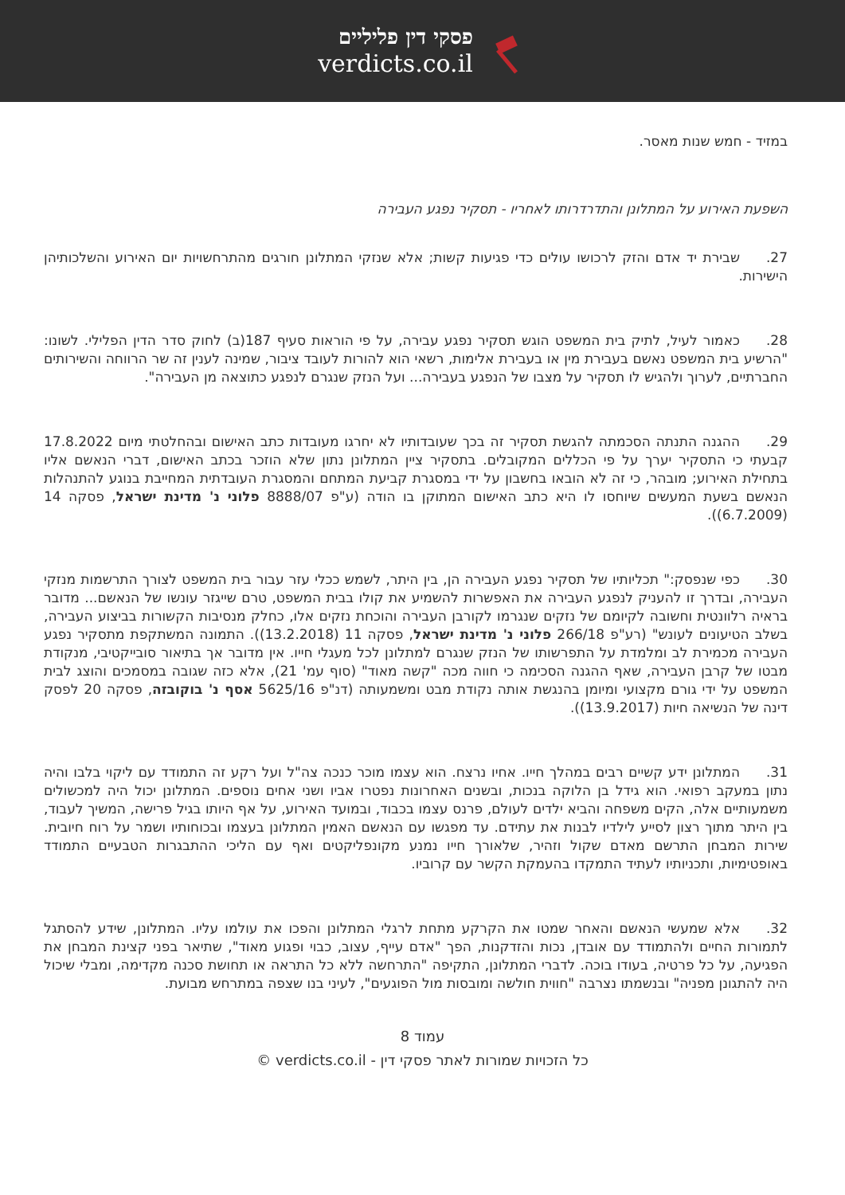פסקי דין פליליים
verdicts.co.il
במזיד - חמש שנות מאסר.
השפעת האירוע על המתלונן והתדרדרותו לאחריו - תסקיר נפגע העבירה
27. שבירת יד אדם והזק לרכושו עולים כדי פגיעות קשות; אלא שנזקי המתלונן חורגים מהתרחשויות יום האירוע והשלכותיהן הישירות.
28. כאמור לעיל, לתיק בית המשפט הוגש תסקיר נפגע עבירה, על פי הוראות סעיף 187(ב) לחוק סדר הדין הפלילי. לשונו: "הרשיע בית המשפט נאשם בעבירת מין או בעבירת אלימות, רשאי הוא להורות לעובד ציבור, שמינה לענין זה שר הרווחה והשירותים החברתיים, לערוך ולהגיש לו תסקיר על מצבו של הנפגע בעבירה... ועל הנזק שנגרם לנפגע כתוצאה מן העבירה".
29. ההגנה התנתה הסכמתה להגשת תסקיר זה בכך שעובדותיו לא יחרגו מעובדות כתב האישום ובהחלטתי מיום 17.8.2022 קבעתי כי התסקיר יערך על פי הכללים המקובלים. בתסקיר ציין המתלונן נתון שלא הוזכר בכתב האישום, דברי הנאשם אליו בתחילת האירוע; מובהר, כי זה לא הובאו בחשבון על ידי במסגרת קביעת המתחם והמסגרת העובדתית המחייבת בנוגע להתנהלות הנאשם בשעת המעשים שיוחסו לו היא כתב האישום המתוקן בו הודה (ע"פ 8888/07 פלוני נ' מדינת ישראל, פסקה 14 (6.7.2009)).
30. כפי שנפסק:" תכליותיו של תסקיר נפגע העבירה הן, בין היתר, לשמש ככלי עזר עבור בית המשפט לצורך התרשמות מנזקי העבירה, ובדרך זו להעניק לנפגע העבירה את האפשרות להשמיע את קולו בבית המשפט, טרם שייגזר עונשו של הנאשם... מדובר בראיה רלוונטית וחשובה לקיומם של נזקים שנגרמו לקורבן העבירה והוכחת נזקים אלו, כחלק מנסיבות הקשורות בביצוע העבירה, בשלב הטיעונים לעונש" (רע"פ 266/18 פלוני נ' מדינת ישראל, פסקה 11 (13.2.2018)). התמונה המשתקפת מתסקיר נפגע העבירה מכמירת לב ומלמדת על התפרשותו של הנזק שנגרם למתלונן לכל מעגלי חייו. אין מדובר אך בתיאור סובייקטיבי, מנקודת מבטו של קרבן העבירה, שאף ההגנה הסכימה כי חווה מכה "קשה מאוד" (סוף עמ' 21), אלא כזה שגובה במסמכים והוצג לבית המשפט על ידי גורם מקצועי ומיומן בהנגשת אותה נקודת מבט ומשמעותה (דנ"פ 5625/16 אסף נ' בוקובזה, פסקה 20 לפסק דינה של הנשיאה חיות (13.9.2017)).
31. המתלונן ידע קשיים רבים במהלך חייו. אחיו נרצח. הוא עצמו מוכר כנכה צה"ל ועל רקע זה התמודד עם ליקוי בלבו והיה נתון במעקב רפואי. הוא גידל בן הלוקה בנכות, ובשנים האחרונות נפטרו אביו ושני אחים נוספים. המתלונן יכול היה למכשולים משמעותיים אלה, הקים משפחה והביא ילדים לעולם, פרנס עצמו בכבוד, ובמועד האירוע, על אף היותו בגיל פרישה, המשיך לעבוד, בין היתר מתוך רצון לסייע לילדיו לבנות את עתידם. עד מפגשו עם הנאשם האמין המתלונן בעצמו ובכוחותיו ושמר על רוח חיובית. שירות המבחן התרשם מאדם שקול וזהיר, שלאורך חייו נמנע מקונפליקטים ואף עם הליכי ההתבגרות הטבעיים התמודד באופטימיות, ותכניותיו לעתיד התמקדו בהעמקת הקשר עם קרוביו.
32. אלא שמעשי הנאשם והאחר שמטו את הקרקע מתחת לרגלי המתלונן והפכו את עולמו עליו. המתלונן, שידע להסתגל לתמורות החיים ולהתמודד עם אובדן, נכות והזדקנות, הפך "אדם עייף, עצוב, כבוי ופגוע מאוד", שתיאר בפני קצינת המבחן את הפגיעה, על כל פרטיה, בעודו בוכה. לדברי המתלונן, התקיפה "התרחשה ללא כל התראה או תחושת סכנה מקדימה, ומבלי שיכול היה להתגונן מפניה" ובנשמתו נצרבה "חווית חולשה ומובסות מול הפוגעים", לעיני בנו שצפה במתרחש מבועת.
עמוד 8
כל הזכויות שמורות לאתר פסקי דין - verdicts.co.il ©